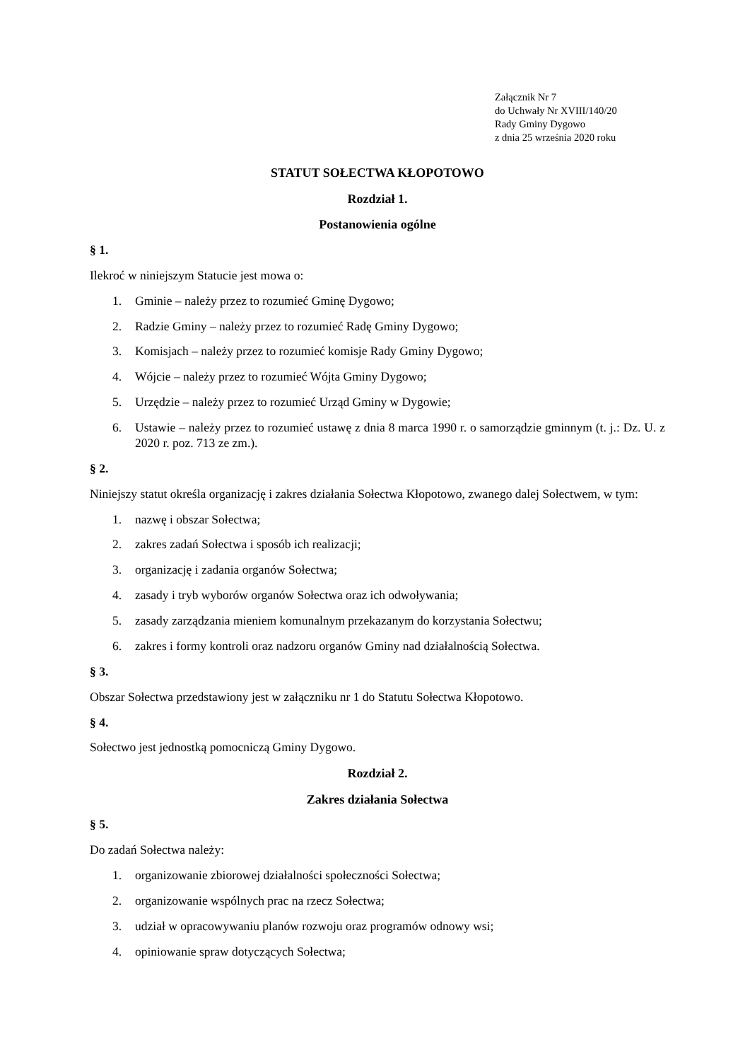Załącznik Nr 7
do Uchwały Nr XVIII/140/20
Rady Gminy Dygowo
z dnia 25 września 2020 roku
STATUT SOŁECTWA KŁOPOTOWO
Rozdział 1.
Postanowienia ogólne
§ 1.
Ilekroć w niniejszym Statucie jest mowa o:
1. Gminie – należy przez to rozumieć Gminę Dygowo;
2. Radzie Gminy – należy przez to rozumieć Radę Gminy Dygowo;
3. Komisjach – należy przez to rozumieć komisje Rady Gminy Dygowo;
4. Wójcie – należy przez to rozumieć Wójta Gminy Dygowo;
5. Urzędzie – należy przez to rozumieć Urząd Gminy w Dygowie;
6. Ustawie – należy przez to rozumieć ustawę z dnia 8 marca 1990 r. o samorządzie gminnym (t. j.: Dz. U. z 2020 r. poz. 713 ze zm.).
§ 2.
Niniejszy statut określa organizację i zakres działania Sołectwa Kłopotowo, zwanego dalej Sołectwem, w tym:
1. nazwę i obszar Sołectwa;
2. zakres zadań Sołectwa i sposób ich realizacji;
3. organizację i zadania organów Sołectwa;
4. zasady i tryb wyborów organów Sołectwa oraz ich odwoływania;
5. zasady zarządzania mieniem komunalnym przekazanym do korzystania Sołectwu;
6. zakres i formy kontroli oraz nadzoru organów Gminy nad działalnością Sołectwa.
§ 3.
Obszar Sołectwa przedstawiony jest w załączniku nr 1 do Statutu Sołectwa Kłopotowo.
§ 4.
Sołectwo jest jednostką pomocniczą Gminy Dygowo.
Rozdział 2.
Zakres działania Sołectwa
§ 5.
Do zadań Sołectwa należy:
1. organizowanie zbiorowej działalności społeczności Sołectwa;
2. organizowanie wspólnych prac na rzecz Sołectwa;
3. udział w opracowywaniu planów rozwoju oraz programów odnowy wsi;
4. opiniowanie spraw dotyczących Sołectwa;